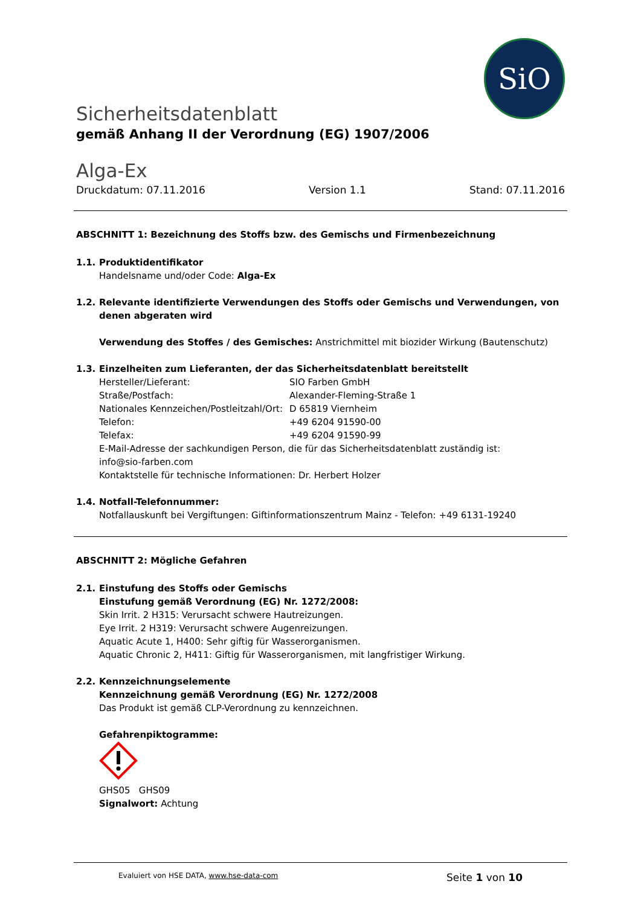SiO
Sicherheitsdatenblatt
gemäß Anhang II der Verordnung (EG) 1907/2006
Alga-Ex
Druckdatum: 07.11.2016 Version 1.1 Stand: 07.11.2016
ABSCHNITT 1: Bezeichnung des Stoffs bzw. des Gemischs und Firmenbezeichnung
1.1. Produktidentifikator
Handelsname und/oder Code: Alga-Ex
1.2. Relevante identifizierte Verwendungen des Stoffs oder Gemischs und Verwendungen, von denen abgeraten wird
Verwendung des Stoffes / des Gemisches: Anstrichmittel mit biozider Wirkung (Bautenschutz)
1.3. Einzelheiten zum Lieferanten, der das Sicherheitsdatenblatt bereitstellt
Hersteller/Lieferant: SIO Farben GmbH Straße/Postfach: Alexander-Fleming-Straße 1 Nationales Kennzeichen/Postleitzahl/Ort: D 65819 Viernheim Telefon: +49 6204 91590-00 Telefax: +49 6204 91590-99
E-Mail-Adresse der sachkundigen Person, die für das Sicherheitsdatenblatt zuständig ist:
info@sio-farben.com
Kontaktstelle für technische Informationen: Dr. Herbert Holzer
1.4. Notfall-Telefonnummer:
Notfallauskunft bei Vergiftungen: Giftinformationszentrum Mainz - Telefon: +49 6131-19240
ABSCHNITT 2: Mögliche Gefahren
2.1. Einstufung des Stoffs oder Gemischs
Einstufung gemäß Verordnung (EG) Nr. 1272/2008:
Skin Irrit. 2 H315: Verursacht schwere Hautreizungen.
Eye Irrit. 2 H319: Verursacht schwere Augenreizungen.
Aquatic Acute 1, H400: Sehr giftig für Wasserorganismen.
Aquatic Chronic 2, H411: Giftig für Wasserorganismen, mit langfristiger Wirkung.
2.2. Kennzeichnungselemente
Kennzeichnung gemäß Verordnung (EG) Nr. 1272/2008
Das Produkt ist gemäß CLP-Verordnung zu kennzeichnen.
Gefahrenpiktogramme:
GHS05 GHS09
Signalwort: Achtung
Evaluiert von HSE DATA, www.hse-data-com Seite 1 von 10